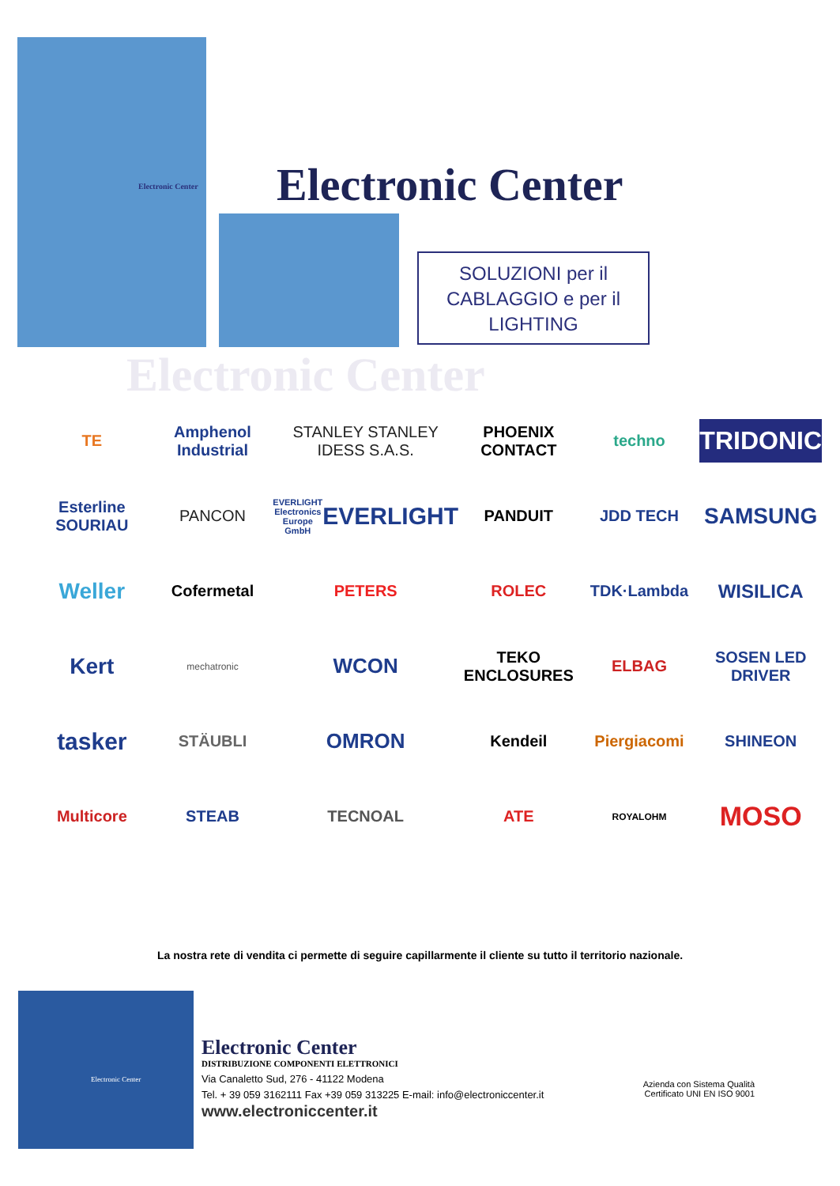Electronic Center Electronic Center
SOLUZIONI per il
CABLAGGIO e per il
LIGHTING
Electronic Center
TE
Amphenol Industrial
STANLEY STANLEY IDESS S.A.S.
PHOENIX CONTACT
techno
TRIDONIC
Esterline SOURIAU
PANCON
EVERLIGHT Electronics Europe GmbH
EVERLIGHT
PANDUIT
JDD TECH
SAMSUNG
Weller
Cofermetal
PETERS
ROLEC
TDK·Lambda
WISILICA
Kert
mechatronic
WCON
TEKO ENCLOSURES
ELBAG
SOSEN LED DRIVER
tasker
STÄUBLI
OMRON
Kendeil
Piergiacomi
SHINEON
Multicore
STEAB
TECNOAL
ATE
ROYALOHM
MOSO
La nostra rete di vendita ci permette di seguire capillarmente il cliente su tutto il territorio nazionale.
Electronic Center
Electronic Center
DISTRIBUZIONE COMPONENTI ELETTRONICI
Via Canaletto Sud, 276 - 41122 Modena
Tel. + 39 059 3162111 Fax +39 059 313225 E-mail: info@electroniccenter.it
www.electroniccenter.it
Azienda con Sistema Qualità
Certificato UNI EN ISO 9001